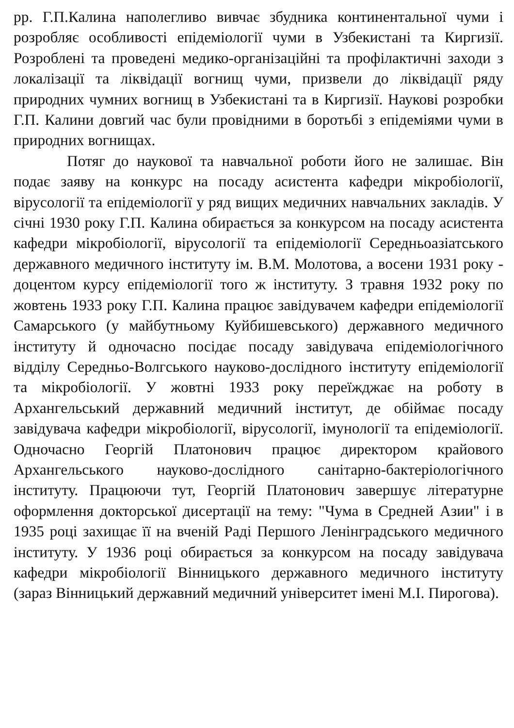рр. Г.П.Калина наполегливо вивчає збудника континентальної чуми і розробляє особливості епідеміології чуми в Узбекистані та Киргизії. Розроблені та проведені медико-організаційні та профілактичні заходи з локалізації та ліквідації вогнищ чуми, призвели до ліквідації ряду природних чумних вогнищ в Узбекистані та в Киргизії. Наукові розробки Г.П. Калини довгий час були провідними в боротьбі з епідеміями чуми в природних вогнищах.
Потяг до наукової та навчальної роботи його не залишає. Він подає заяву на конкурс на посаду асистента кафедри мікробіології, вірусології та епідеміології у ряд вищих медичних навчальних закладів. У січні 1930 року Г.П. Калина обирається за конкурсом на посаду асистента кафедри мікробіології, вірусології та епідеміології Середньоазіатського державного медичного інституту ім. В.М. Молотова, а восени 1931 року - доцентом курсу епідеміології того ж інституту. З травня 1932 року по жовтень 1933 року Г.П. Калина працює завідувачем кафедри епідеміології Самарського (у майбутньому Куйбишевського) державного медичного інституту й одночасно посідає посаду завідувача епідеміологічного відділу Середньо-Волгського науково-дослідного інституту епідеміології та мікробіології. У жовтні 1933 року переїжджає на роботу в Архангельський державний медичний інститут, де обіймає посаду завідувача кафедри мікробіології, вірусології, імунології та епідеміології. Одночасно Георгій Платонович працює директором крайового Архангельського науково-дослідного санітарно-бактеріологічного інституту. Працюючи тут, Георгій Платонович завершує літературне оформлення докторської дисертації на тему: "Чума в Средней Азии" і в 1935 році захищає її на вченій Раді Першого Ленінградського медичного інституту. У 1936 році обирається за конкурсом на посаду завідувача кафедри мікробіології Вінницького державного медичного інституту (зараз Вінницький державний медичний університет імені М.І. Пирогова).